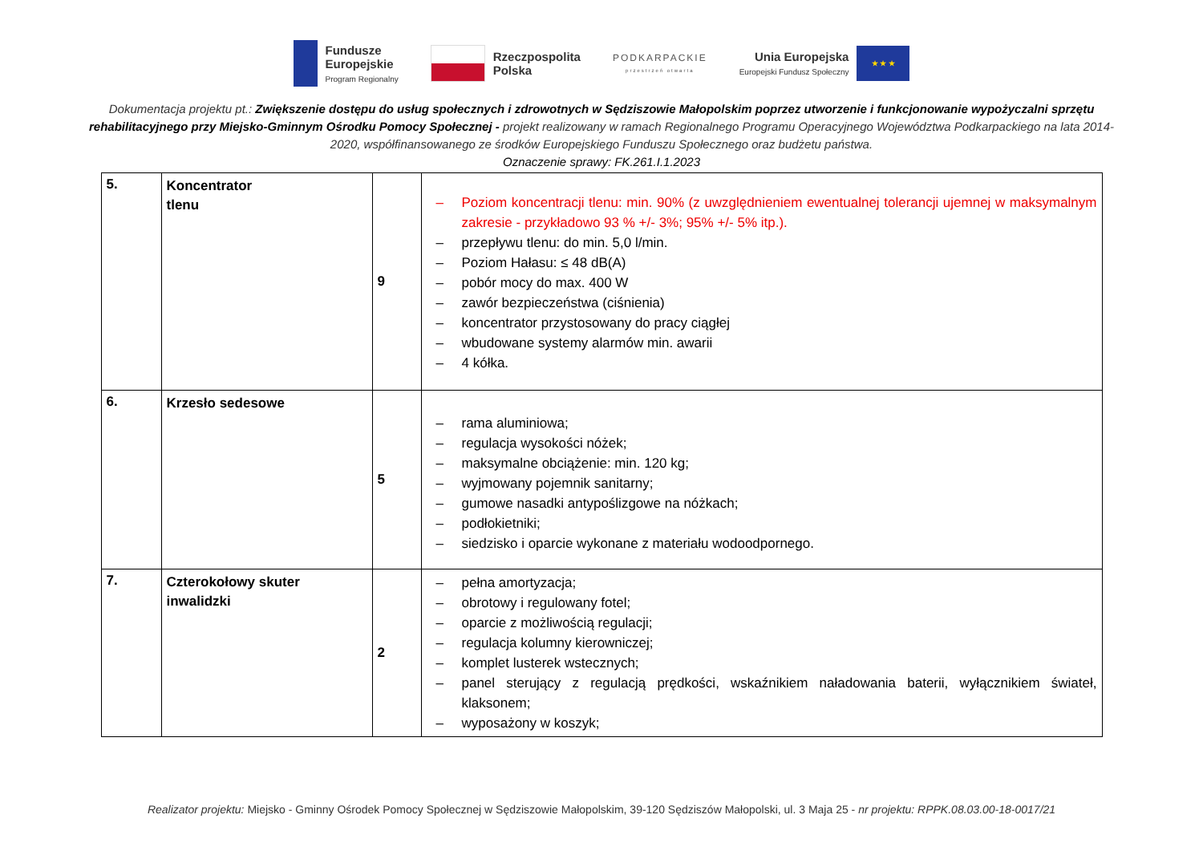Fundusze
Europejskie
Program Regionalny
Rzeczpospolita
Polska
PODKARPACKIE
przestrzeń otwarta
Unia Europejska
Europejski Fundusz Społeczny
★ ★ ★
Dokumentacja projektu pt.: Zwiększenie dostępu do usług społecznych i zdrowotnych w Sędziszowie Małopolskim poprzez utworzenie i funkcjonowanie wypożyczalni sprzętu rehabilitacyjnego przy Miejsko-Gminnym Ośrodku Pomocy Społecznej - projekt realizowany w ramach Regionalnego Programu Operacyjnego Województwa Podkarpackiego na lata 2014-2020, współfinansowanego ze środków Europejskiego Funduszu Społecznego oraz budżetu państwa.
Oznaczenie sprawy: FK.261.I.1.2023
| 5. | Koncentrator tlenu | 9 | – Poziom koncentracji tlenu: min. 90% (z uwzględnieniem ewentualnej tolerancji ujemnej w maksymalnym zakresie - przykładowo 93 % +/- 3%; 95% +/- 5% itp.). – przepływu tlenu: do min. 5,0 l/min. – Poziom Hałasu: ≤ 48 dB(A) – pobór mocy do max. 400 W – zawór bezpieczeństwa (ciśnienia) – koncentrator przystosowany do pracy ciągłej – wbudowane systemy alarmów min. awarii – 4 kółka. |
| 6. | Krzesło sedesowe | 5 | – rama aluminiowa; – regulacja wysokości nóżek; – maksymalne obciążenie: min. 120 kg; – wyjmowany pojemnik sanitarny; – gumowe nasadki antypoślizgowe na nóżkach; – podłokietniki; – siedzisko i oparcie wykonane z materiału wodoodpornego. |
| 7. | Czterokołowy skuter inwalidzki | 2 | – pełna amortyzacja; – obrotowy i regulowany fotel; – oparcie z możliwością regulacji; – regulacja kolumny kierowniczej; – komplet lusterek wstecznych; – panel sterujący z regulacją prędkości, wskaźnikiem naładowania baterii, wyłącznikiem świateł, klaksonem; – wyposażony w koszyk; |
Realizator projektu: Miejsko - Gminny Ośrodek Pomocy Społecznej w Sędziszowie Małopolskim, 39-120 Sędziszów Małopolski, ul. 3 Maja 25 - nr projektu: RPPK.08.03.00-18-0017/21